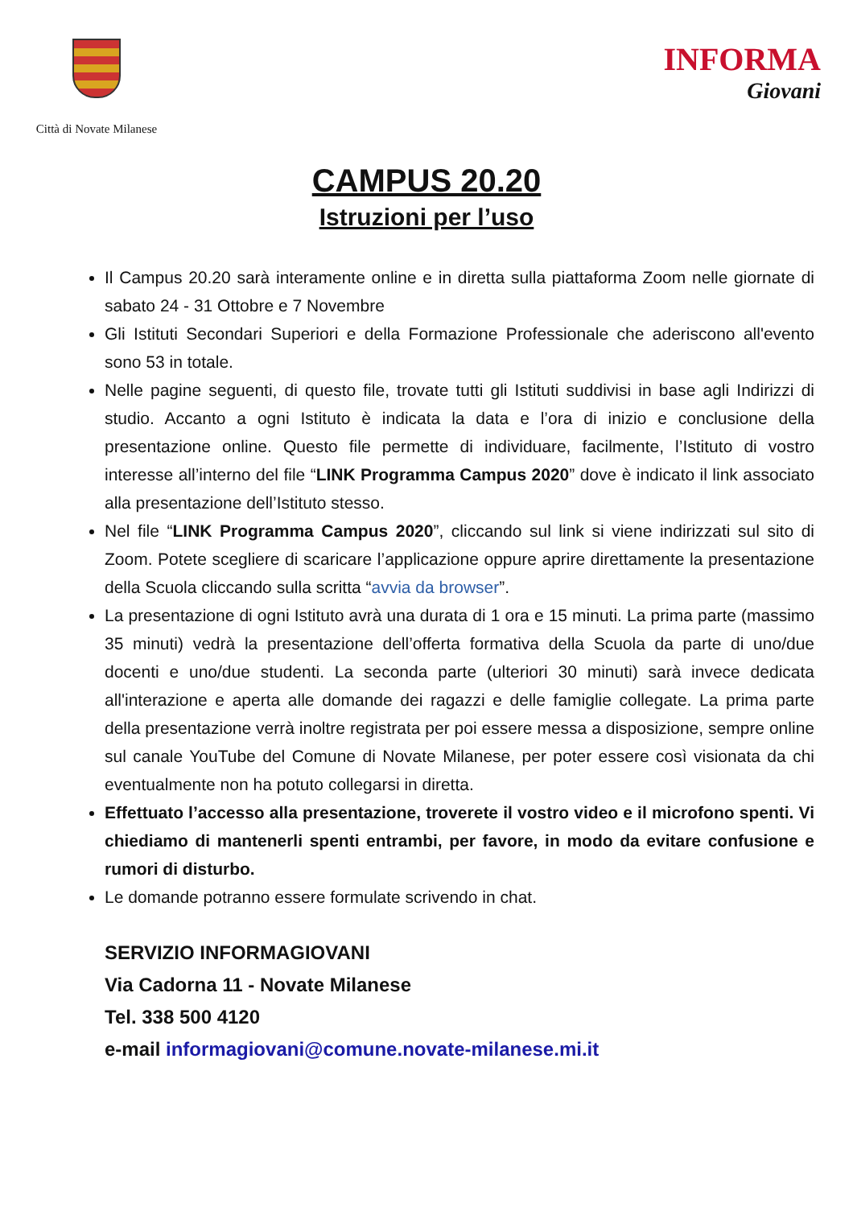Città di Novate Milanese
INFORMA
Giovani
CAMPUS 20.20
Istruzioni per l’uso
Il Campus 20.20 sarà interamente online e in diretta sulla piattaforma Zoom nelle giornate di sabato 24 - 31 Ottobre e 7 Novembre
Gli Istituti Secondari Superiori e della Formazione Professionale che aderiscono all'evento sono 53 in totale.
Nelle pagine seguenti, di questo file, trovate tutti gli Istituti suddivisi in base agli Indirizzi di studio. Accanto a ogni Istituto è indicata la data e l’ora di inizio e conclusione della presentazione online. Questo file permette di individuare, facilmente, l’Istituto di vostro interesse all’interno del file “LINK Programma Campus 2020” dove è indicato il link associato alla presentazione dell’Istituto stesso.
Nel file “LINK Programma Campus 2020”, cliccando sul link si viene indirizzati sul sito di Zoom. Potete scegliere di scaricare l’applicazione oppure aprire direttamente la presentazione della Scuola cliccando sulla scritta “avvia da browser”.
La presentazione di ogni Istituto avrà una durata di 1 ora e 15 minuti. La prima parte (massimo 35 minuti) vedrà la presentazione dell’offerta formativa della Scuola da parte di uno/due docenti e uno/due studenti. La seconda parte (ulteriori 30 minuti) sarà invece dedicata all'interazione e aperta alle domande dei ragazzi e delle famiglie collegate. La prima parte della presentazione verrà inoltre registrata per poi essere messa a disposizione, sempre online sul canale YouTube del Comune di Novate Milanese, per poter essere così visionata da chi eventualmente non ha potuto collegarsi in diretta.
Effettuato l’accesso alla presentazione, troverete il vostro video e il microfono spenti. Vi chiediamo di mantenerli spenti entrambi, per favore, in modo da evitare confusione e rumori di disturbo.
Le domande potranno essere formulate scrivendo in chat.
SERVIZIO INFORMAGIOVANI
Via Cadorna 11 - Novate Milanese
Tel. 338 500 4120
e-mail informagiovani@comune.novate-milanese.mi.it